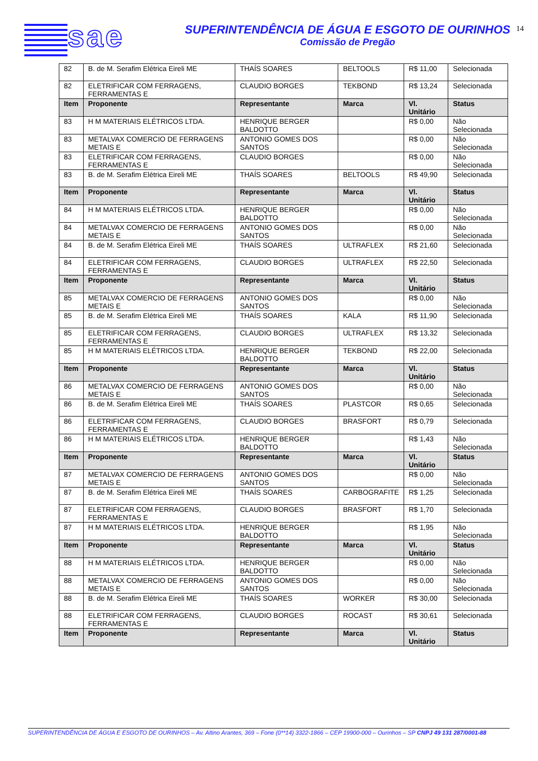sae
SUPERINTENDÊNCIA DE ÁGUA E ESGOTO DE OURINHOS
Comissão de Pregão
14
| 82 | B. de M. Serafim Elétrica Eireli ME | THAÍS SOARES | BELTOOLS | R$ 11,00 | Selecionada |
| 82 | ELETRIFICAR COM FERRAGENS, FERRAMENTAS E | CLAUDIO BORGES | TEKBOND | R$ 13,24 | Selecionada |
| Item | Proponente | Representante | Marca | Vl. Unitário | Status |
| 83 | H M MATERIAIS ELÉTRICOS LTDA. | HENRIQUE BERGER BALDOTTO | | R$ 0,00 | Não Selecionada |
| 83 | METALVAX COMERCIO DE FERRAGENS METAIS E | ANTONIO GOMES DOS SANTOS | | R$ 0,00 | Não Selecionada |
| 83 | ELETRIFICAR COM FERRAGENS, FERRAMENTAS E | CLAUDIO BORGES | | R$ 0,00 | Não Selecionada |
| 83 | B. de M. Serafim Elétrica Eireli ME | THAÍS SOARES | BELTOOLS | R$ 49,90 | Selecionada |
| Item | Proponente | Representante | Marca | Vl. Unitário | Status |
| 84 | H M MATERIAIS ELÉTRICOS LTDA. | HENRIQUE BERGER BALDOTTO | | R$ 0,00 | Não Selecionada |
| 84 | METALVAX COMERCIO DE FERRAGENS METAIS E | ANTONIO GOMES DOS SANTOS | | R$ 0,00 | Não Selecionada |
| 84 | B. de M. Serafim Elétrica Eireli ME | THAÍS SOARES | ULTRAFLEX | R$ 21,60 | Selecionada |
| 84 | ELETRIFICAR COM FERRAGENS, FERRAMENTAS E | CLAUDIO BORGES | ULTRAFLEX | R$ 22,50 | Selecionada |
| Item | Proponente | Representante | Marca | Vl. Unitário | Status |
| 85 | METALVAX COMERCIO DE FERRAGENS METAIS E | ANTONIO GOMES DOS SANTOS | | R$ 0,00 | Não Selecionada |
| 85 | B. de M. Serafim Elétrica Eireli ME | THAÍS SOARES | KALA | R$ 11,90 | Selecionada |
| 85 | ELETRIFICAR COM FERRAGENS, FERRAMENTAS E | CLAUDIO BORGES | ULTRAFLEX | R$ 13,32 | Selecionada |
| 85 | H M MATERIAIS ELÉTRICOS LTDA. | HENRIQUE BERGER BALDOTTO | TEKBOND | R$ 22,00 | Selecionada |
| Item | Proponente | Representante | Marca | Vl. Unitário | Status |
| 86 | METALVAX COMERCIO DE FERRAGENS METAIS E | ANTONIO GOMES DOS SANTOS | | R$ 0,00 | Não Selecionada |
| 86 | B. de M. Serafim Elétrica Eireli ME | THAÍS SOARES | PLASTCOR | R$ 0,65 | Selecionada |
| 86 | ELETRIFICAR COM FERRAGENS, FERRAMENTAS E | CLAUDIO BORGES | BRASFORT | R$ 0,79 | Selecionada |
| 86 | H M MATERIAIS ELÉTRICOS LTDA. | HENRIQUE BERGER BALDOTTO | | R$ 1,43 | Não Selecionada |
| Item | Proponente | Representante | Marca | Vl. Unitário | Status |
| 87 | METALVAX COMERCIO DE FERRAGENS METAIS E | ANTONIO GOMES DOS SANTOS | | R$ 0,00 | Não Selecionada |
| 87 | B. de M. Serafim Elétrica Eireli ME | THAÍS SOARES | CARBOGRAFITE | R$ 1,25 | Selecionada |
| 87 | ELETRIFICAR COM FERRAGENS, FERRAMENTAS E | CLAUDIO BORGES | BRASFORT | R$ 1,70 | Selecionada |
| 87 | H M MATERIAIS ELÉTRICOS LTDA. | HENRIQUE BERGER BALDOTTO | | R$ 1,95 | Não Selecionada |
| Item | Proponente | Representante | Marca | Vl. Unitário | Status |
| 88 | H M MATERIAIS ELÉTRICOS LTDA. | HENRIQUE BERGER BALDOTTO | | R$ 0,00 | Não Selecionada |
| 88 | METALVAX COMERCIO DE FERRAGENS METAIS E | ANTONIO GOMES DOS SANTOS | | R$ 0,00 | Não Selecionada |
| 88 | B. de M. Serafim Elétrica Eireli ME | THAÍS SOARES | WORKER | R$ 30,00 | Selecionada |
| 88 | ELETRIFICAR COM FERRAGENS, FERRAMENTAS E | CLAUDIO BORGES | ROCAST | R$ 30,61 | Selecionada |
| Item | Proponente | Representante | Marca | Vl. Unitário | Status |
SUPERINTENDÊNCIA DE ÁGUA E ESGOTO DE OURINHOS – Av. Altino Arantes, 369 – Fone (0**14) 3322-1866 – CEP 19900-000 – Ourinhos – SP CNPJ 49 131 287/0001-88